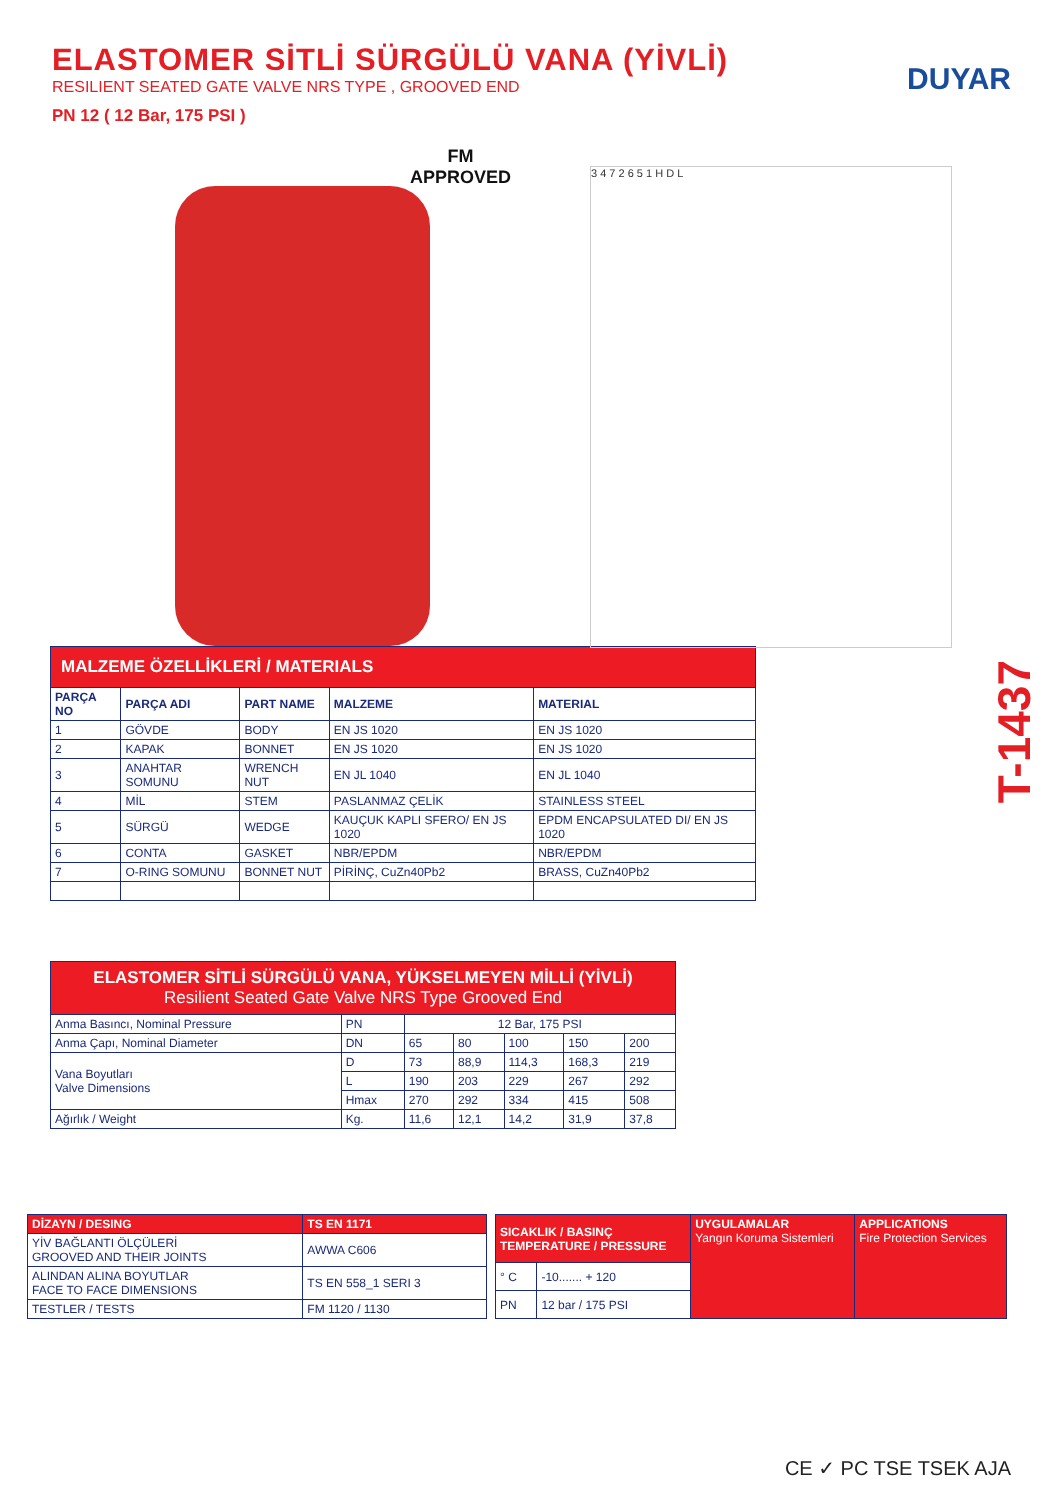ELASTOMER SİTLİ SÜRGÜLÜ VANA (YİVLİ)
RESILIENT SEATED GATE VALVE NRS TYPE , GROOVED END
PN 12 ( 12 Bar, 175 PSI )
DUYAR
T-1437
FM
APPROVED
3 4 7 2 6 5 1 H D L
| MALZEME ÖZELLİKLERİ / MATERIALS | | | | |
| --- | --- | --- | --- | --- |
| PARÇA NO | PARÇA ADI | PART NAME | MALZEME | MATERIAL |
| 1 | GÖVDE | BODY | EN JS 1020 | EN JS 1020 |
| 2 | KAPAK | BONNET | EN JS 1020 | EN JS 1020 |
| 3 | ANAHTAR SOMUNU | WRENCH NUT | EN JL 1040 | EN JL 1040 |
| 4 | MİL | STEM | PASLANMAZ ÇELİK | STAINLESS STEEL |
| 5 | SÜRGÜ | WEDGE | KAUÇUK KAPLI SFERO/ EN JS 1020 | EPDM ENCAPSULATED DI/ EN JS 1020 |
| 6 | CONTA | GASKET | NBR/EPDM | NBR/EPDM |
| 7 | O-RING SOMUNU | BONNET NUT | PİRİNÇ, CuZn40Pb2 | BRASS, CuZn40Pb2 |
| ELASTOMER SİTLİ SÜRGÜLÜ VANA, YÜKSELMEYEN MİLLİ (YİVLİ) Resilient Seated Gate Valve NRS Type Grooved End | | | | | | |
| --- | --- | --- | --- | --- | --- | --- |
| Anma Basıncı, Nominal Pressure | PN | 12 Bar, 175 PSI | | | | |
| Anma Çapı, Nominal Diameter | DN | 65 | 80 | 100 | 150 | 200 |
| Vana Boyutları Valve Dimensions | D | 73 | 88,9 | 114,3 | 168,3 | 219 |
| | L | 190 | 203 | 229 | 267 | 292 |
| | Hmax | 270 | 292 | 334 | 415 | 508 |
| Ağırlık / Weight | Kg. | 11,6 | 12,1 | 14,2 | 31,9 | 37,8 |
| DİZAYN / DESING | TS EN 1171 |
| --- | --- |
| YİV BAĞLANTI ÖLÇÜLERİ GROOVED AND THEIR JOINTS | AWWA C606 |
| ALINDAN ALINA BOYUTLAR FACE TO FACE DIMENSIONS | TS EN 558_1 SERI 3 |
| TESTLER / TESTS | FM 1120 / 1130 |
| SICAKLIK / BASINÇ TEMPERATURE / PRESSURE | | UYGULAMALAR Yangın Koruma Sistemleri | APPLICATIONS Fire Protection Services |
| --- | --- | --- | --- |
| ° C | -10....... + 120 | | |
| PN | 12 bar / 175 PSI | | |
CE ✓ PC TSE TSEK AJA